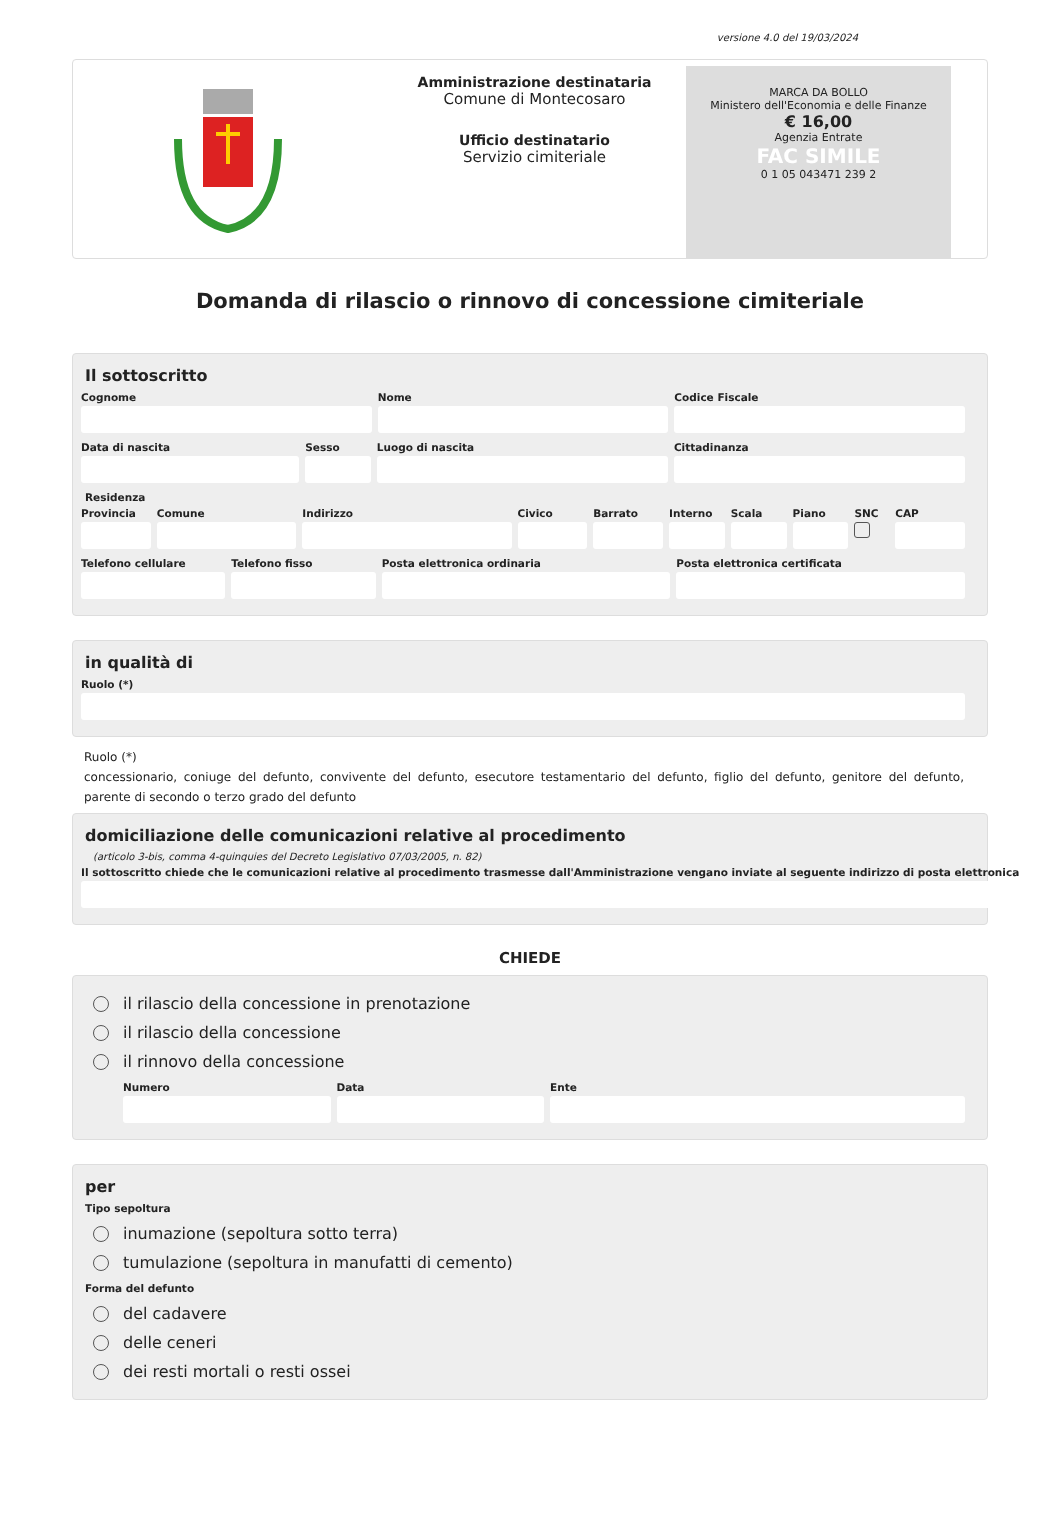versione 4.0 del 19/03/2024
Amministrazione destinataria
Comune di Montecosaro
Ufficio destinatario
Servizio cimiteriale
MARCA DA BOLLO
Ministero dell'Economia e delle Finanze
€ 16,00
Agenzia Entrate
FAC SIMILE
0 1 05 043471 239 2
Domanda di rilascio o rinnovo di concessione cimiteriale
Il sottoscritto
Cognome Nome Codice Fiscale
Data di nascita Sesso Luogo di nascita Cittadinanza
Residenza
Provincia Comune Indirizzo Civico Barrato Interno Scala Piano SNC CAP
Telefono cellulare Telefono fisso Posta elettronica ordinaria Posta elettronica certificata
in qualità di
Ruolo (*)
Ruolo (*)
concessionario, coniuge del defunto, convivente del defunto, esecutore testamentario del defunto, figlio del defunto, genitore del defunto, parente di secondo o terzo grado del defunto
domiciliazione delle comunicazioni relative al procedimento
(articolo 3-bis, comma 4-quinquies del Decreto Legislativo 07/03/2005, n. 82)
Il sottoscritto chiede che le comunicazioni relative al procedimento trasmesse dall'Amministrazione vengano inviate al seguente indirizzo di posta elettronica
CHIEDE
il rilascio della concessione in prenotazione
il rilascio della concessione
il rinnovo della concessione
Numero Data Ente
per
Tipo sepoltura
inumazione (sepoltura sotto terra)
tumulazione (sepoltura in manufatti di cemento)
Forma del defunto
del cadavere
delle ceneri
dei resti mortali o resti ossei